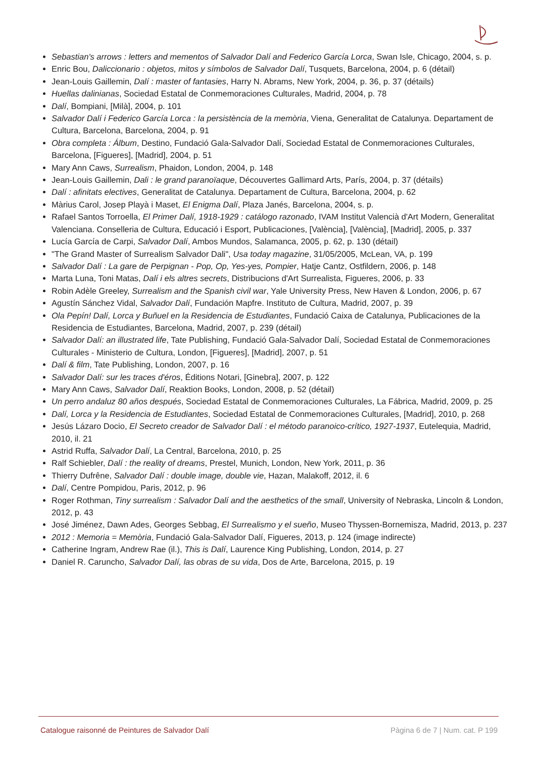Sebastian's arrows : letters and mementos of Salvador Dalí and Federico García Lorca, Swan Isle, Chicago, 2004, s. p.
Enric Bou, Daliccionario : objetos, mitos y símbolos de Salvador Dalí, Tusquets, Barcelona, 2004, p. 6 (détail)
Jean-Louis Gaillemin, Dalí : master of fantasies, Harry N. Abrams, New York, 2004, p. 36, p. 37 (détails)
Huellas dalinianas, Sociedad Estatal de Conmemoraciones Culturales, Madrid, 2004, p. 78
Dalí, Bompiani, [Milà], 2004, p. 101
Salvador Dalí i Federico García Lorca : la persistència de la memòria, Viena, Generalitat de Catalunya. Departament de Cultura, Barcelona, Barcelona, 2004, p. 91
Obra completa : Álbum, Destino, Fundació Gala-Salvador Dalí, Sociedad Estatal de Conmemoraciones Culturales, Barcelona, [Figueres], [Madrid], 2004, p. 51
Mary Ann Caws, Surrealism, Phaidon, London, 2004, p. 148
Jean-Louis Gaillemin, Dali : le grand paranoïaque, Découvertes Gallimard Arts, París, 2004, p. 37 (détails)
Dalí : afinitats electives, Generalitat de Catalunya. Departament de Cultura, Barcelona, 2004, p. 62
Màrius Carol, Josep Playà i Maset, El Enigma Dalí, Plaza Janés, Barcelona, 2004, s. p.
Rafael Santos Torroella, El Primer Dalí, 1918-1929 : catálogo razonado, IVAM Institut Valencià d'Art Modern, Generalitat Valenciana. Conselleria de Cultura, Educació i Esport, Publicaciones, [València], [València], [Madrid], 2005, p. 337
Lucía García de Carpi, Salvador Dalí, Ambos Mundos, Salamanca, 2005, p. 62, p. 130 (détail)
"The Grand Master of Surrealism Salvador Dali", Usa today magazine, 31/05/2005, McLean, VA, p. 199
Salvador Dalí : La gare de Perpignan - Pop, Op, Yes-yes, Pompier, Hatje Cantz, Ostfildern, 2006, p. 148
Marta Luna, Toni Matas, Dalí i els altres secrets, Distribucions d'Art Surrealista, Figueres, 2006, p. 33
Robin Adèle Greeley, Surrealism and the Spanish civil war, Yale University Press, New Haven & London, 2006, p. 67
Agustín Sánchez Vidal, Salvador Dalí, Fundación Mapfre. Instituto de Cultura, Madrid, 2007, p. 39
Ola Pepín! Dalí, Lorca y Buñuel en la Residencia de Estudiantes, Fundació Caixa de Catalunya, Publicaciones de la Residencia de Estudiantes, Barcelona, Madrid, 2007, p. 239 (détail)
Salvador Dalí: an illustrated life, Tate Publishing, Fundació Gala-Salvador Dalí, Sociedad Estatal de Conmemoraciones Culturales - Ministerio de Cultura, London, [Figueres], [Madrid], 2007, p. 51
Dalí & film, Tate Publishing, London, 2007, p. 16
Salvador Dalí: sur les traces d'éros, Éditions Notari, [Ginebra], 2007, p. 122
Mary Ann Caws, Salvador Dalí, Reaktion Books, London, 2008, p. 52 (détail)
Un perro andaluz 80 años después, Sociedad Estatal de Conmemoraciones Culturales, La Fábrica, Madrid, 2009, p. 25
Dalí, Lorca y la Residencia de Estudiantes, Sociedad Estatal de Conmemoraciones Culturales, [Madrid], 2010, p. 268
Jesús Lázaro Docio, El Secreto creador de Salvador Dalí : el método paranoico-crítico, 1927-1937, Eutelequia, Madrid, 2010, il. 21
Astrid Ruffa, Salvador Dalí, La Central, Barcelona, 2010, p. 25
Ralf Schiebler, Dalí : the reality of dreams, Prestel, Munich, London, New York, 2011, p. 36
Thierry Dufrêne, Salvador Dalí : double image, double vie, Hazan, Malakoff, 2012, il. 6
Dalí, Centre Pompidou, Paris, 2012, p. 96
Roger Rothman, Tiny surrealism : Salvador Dalí and the aesthetics of the small, University of Nebraska, Lincoln & London, 2012, p. 43
José Jiménez, Dawn Ades, Georges Sebbag, El Surrealismo y el sueño, Museo Thyssen-Bornemisza, Madrid, 2013, p. 237
2012 : Memoria = Memòria, Fundació Gala-Salvador Dalí, Figueres, 2013, p. 124 (image indirecte)
Catherine Ingram, Andrew Rae (il.), This is Dalí, Laurence King Publishing, London, 2014, p. 27
Daniel R. Caruncho, Salvador Dalí, las obras de su vida, Dos de Arte, Barcelona, 2015, p. 19
Catalogue raisonné de Peintures de Salvador Dalí Pàgina 6 de 7 | Num. cat. P 199